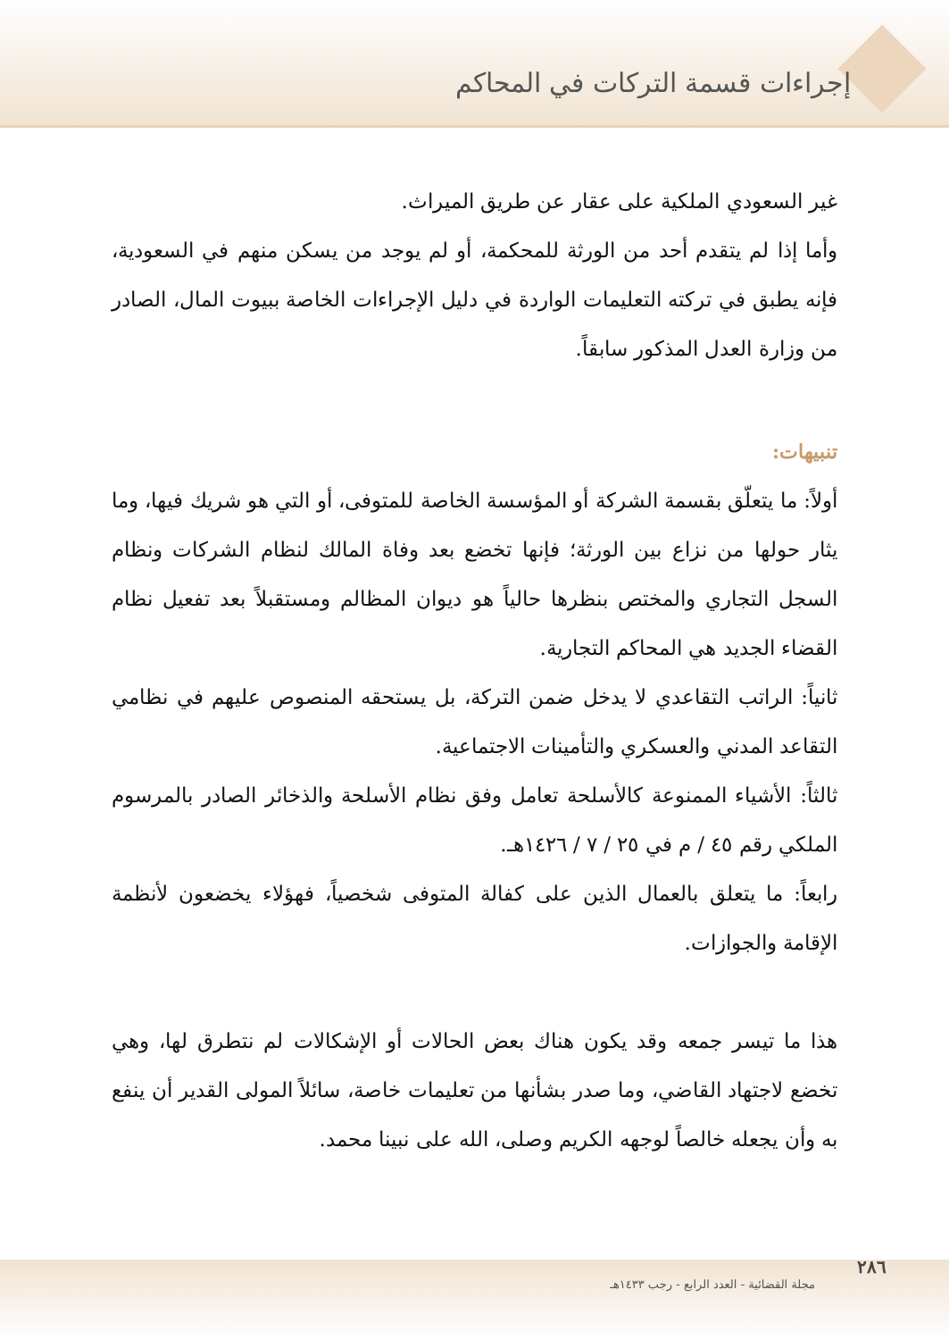إجراءات قسمة التركات في المحاكم
غير السعودي الملكية على عقار عن طريق الميراث.
وأما إذا لم يتقدم أحد من الورثة للمحكمة، أو لم يوجد من يسكن منهم في السعودية، فإنه يطبق في تركته التعليمات الواردة في دليل الإجراءات الخاصة ببيوت المال، الصادر من وزارة العدل المذكور سابقاً.
تنبيهات:
أولاً: ما يتعلّق بقسمة الشركة أو المؤسسة الخاصة للمتوفى، أو التي هو شريك فيها، وما يثار حولها من نزاع بين الورثة؛ فإنها تخضع بعد وفاة المالك لنظام الشركات ونظام السجل التجاري والمختص بنظرها حالياً هو ديوان المظالم ومستقبلاً بعد تفعيل نظام القضاء الجديد هي المحاكم التجارية.
ثانياً: الراتب التقاعدي لا يدخل ضمن التركة، بل يستحقه المنصوص عليهم في نظامي التقاعد المدني والعسكري والتأمينات الاجتماعية.
ثالثاً: الأشياء الممنوعة كالأسلحة تعامل وفق نظام الأسلحة والذخائر الصادر بالمرسوم الملكي رقم ٤٥ / م في ٢٥ / ٧ / ١٤٢٦هـ.
رابعاً: ما يتعلق بالعمال الذين على كفالة المتوفى شخصياً، فهؤلاء يخضعون لأنظمة الإقامة والجوازات.
هذا ما تيسر جمعه وقد يكون هناك بعض الحالات أو الإشكالات لم نتطرق لها، وهي تخضع لاجتهاد القاضي، وما صدر بشأنها من تعليمات خاصة، سائلاً المولى القدير أن ينفع به وأن يجعله خالصاً لوجهه الكريم وصلى، الله على نبينا محمد.
٢٨٦
مجلة القضائية - العدد الرابع - رجب ١٤٣٣هـ